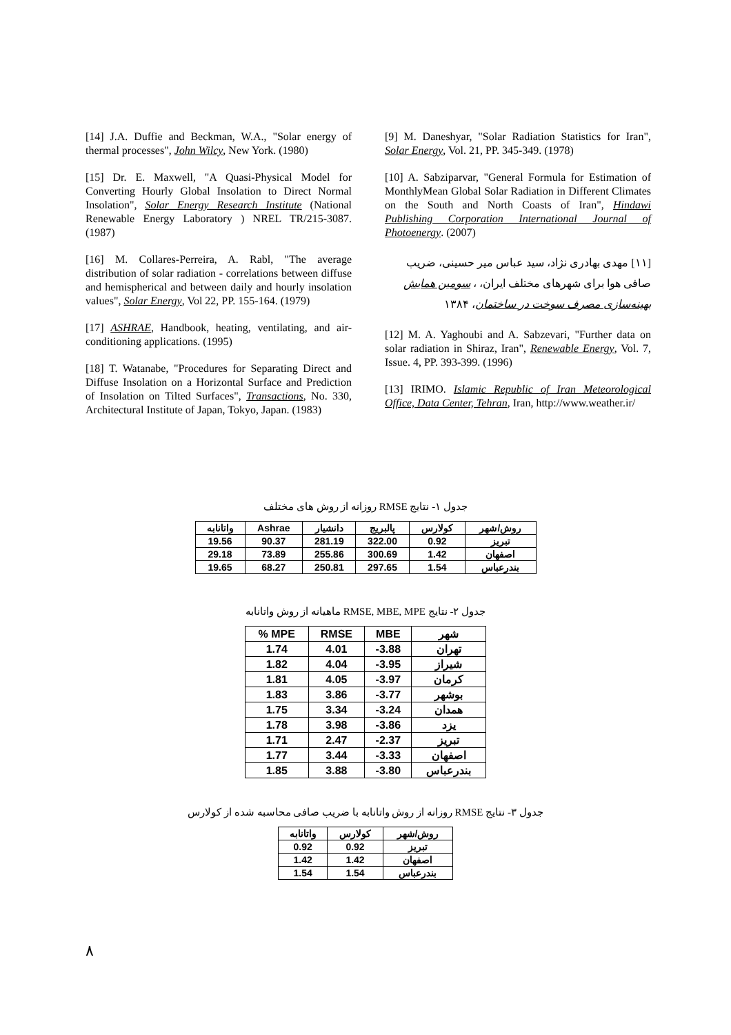[9] M. Daneshyar, "Solar Radiation Statistics for Iran", Solar Energy, Vol. 21, PP. 345-349. (1978)
[10] A. Sabziparvar, "General Formula for Estimation of MonthlyMean Global Solar Radiation in Different Climates on the South and North Coasts of Iran", Hindawi Publishing Corporation International Journal of Photoenergy. (2007)
[۱۱] مهدی بهادری نژاد، سید عباس میر حسینی، ضریب صافی هوا برای شهرهای مختلف ایران، ، سومین همایش بهینه‌سازی مصرف سوخت در ساختمان، ۱۳۸۴
[12] M. A. Yaghoubi and A. Sabzevari, "Further data on solar radiation in Shiraz, Iran", Renewable Energy, Vol. 7, Issue. 4, PP. 393-399. (1996)
[13] IRIMO. Islamic Republic of Iran Meteorological Office, Data Center, Tehran, Iran, http://www.weather.ir/
[14] J.A. Duffie and Beckman, W.A., "Solar energy of thermal processes", John Wilcy, New York. (1980)
[15] Dr. E. Maxwell, "A Quasi-Physical Model for Converting Hourly Global Insolation to Direct Normal Insolation", Solar Energy Research Institute (National Renewable Energy Laboratory ) NREL TR/215-3087. (1987)
[16] M. Collares-Perreira, A. Rabl, "The average distribution of solar radiation - correlations between diffuse and hemispherical and between daily and hourly insolation values", Solar Energy, Vol 22, PP. 155-164. (1979)
[17] ASHRAE, Handbook, heating, ventilating, and air-conditioning applications. (1995)
[18] T. Watanabe, "Procedures for Separating Direct and Diffuse Insolation on a Horizontal Surface and Prediction of Insolation on Tilted Surfaces", Transactions, No. 330, Architectural Institute of Japan, Tokyo, Japan. (1983)
جدول ۱- نتایج RMSE روزانه از روش های مختلف
| روش/شهر | کولارس | پالبریج | دانشیار | Ashrae | واتانابه |
| --- | --- | --- | --- | --- | --- |
| تبریز | 0.92 | 322.00 | 281.19 | 90.37 | 19.56 |
| اصفهان | 1.42 | 300.69 | 255.86 | 73.89 | 29.18 |
| بندرعباس | 1.54 | 297.65 | 250.81 | 68.27 | 19.65 |
جدول ۲- نتایج RMSE, MBE, MPE ماهیانه از روش واتانابه
| شهر | MBE | RMSE | MPE % |
| --- | --- | --- | --- |
| تهران | -3.88 | 4.01 | 1.74 |
| شیراز | -3.95 | 4.04 | 1.82 |
| کرمان | -3.97 | 4.05 | 1.81 |
| بوشهر | -3.77 | 3.86 | 1.83 |
| همدان | -3.24 | 3.34 | 1.75 |
| یزد | -3.86 | 3.98 | 1.78 |
| تبریز | -2.37 | 2.47 | 1.71 |
| اصفهان | -3.33 | 3.44 | 1.77 |
| بندرعباس | -3.80 | 3.88 | 1.85 |
جدول ۳- نتایج RMSE روزانه از روش واتانابه با ضریب صافی محاسبه شده از کولارس
| روش/شهر | کولارس | واتانابه |
| --- | --- | --- |
| تبریز | 0.92 | 0.92 |
| اصفهان | 1.42 | 1.42 |
| بندرعباس | 1.54 | 1.54 |
۸